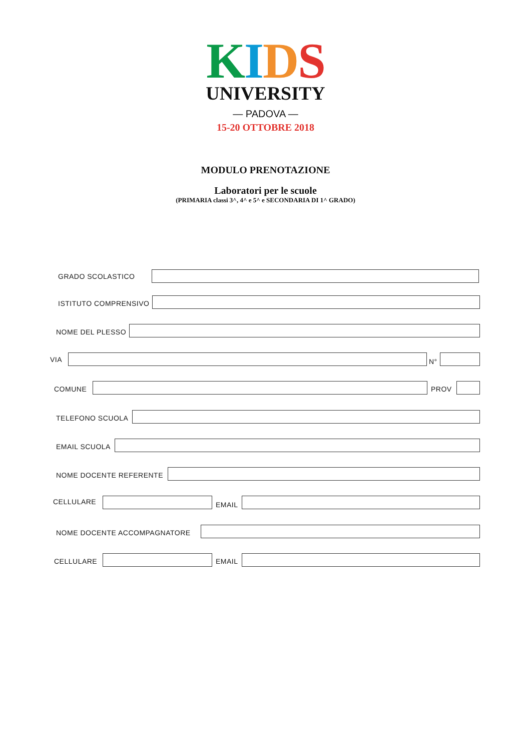KIDS
UNIVERSITY
— PADOVA —
15-20 OTTOBRE 2018
MODULO PRENOTAZIONE
Laboratori per le scuole
(PRIMARIA classi 3^, 4^ e 5^ e SECONDARIA DI 1^ GRADO)
GRADO SCOLASTICO
ISTITUTO COMPRENSIVO
NOME DEL PLESSO
VIA N°
COMUNE PROV
TELEFONO SCUOLA
EMAIL SCUOLA
NOME DOCENTE REFERENTE
CELLULARE EMAIL
NOME DOCENTE ACCOMPAGNATORE
CELLULARE EMAIL